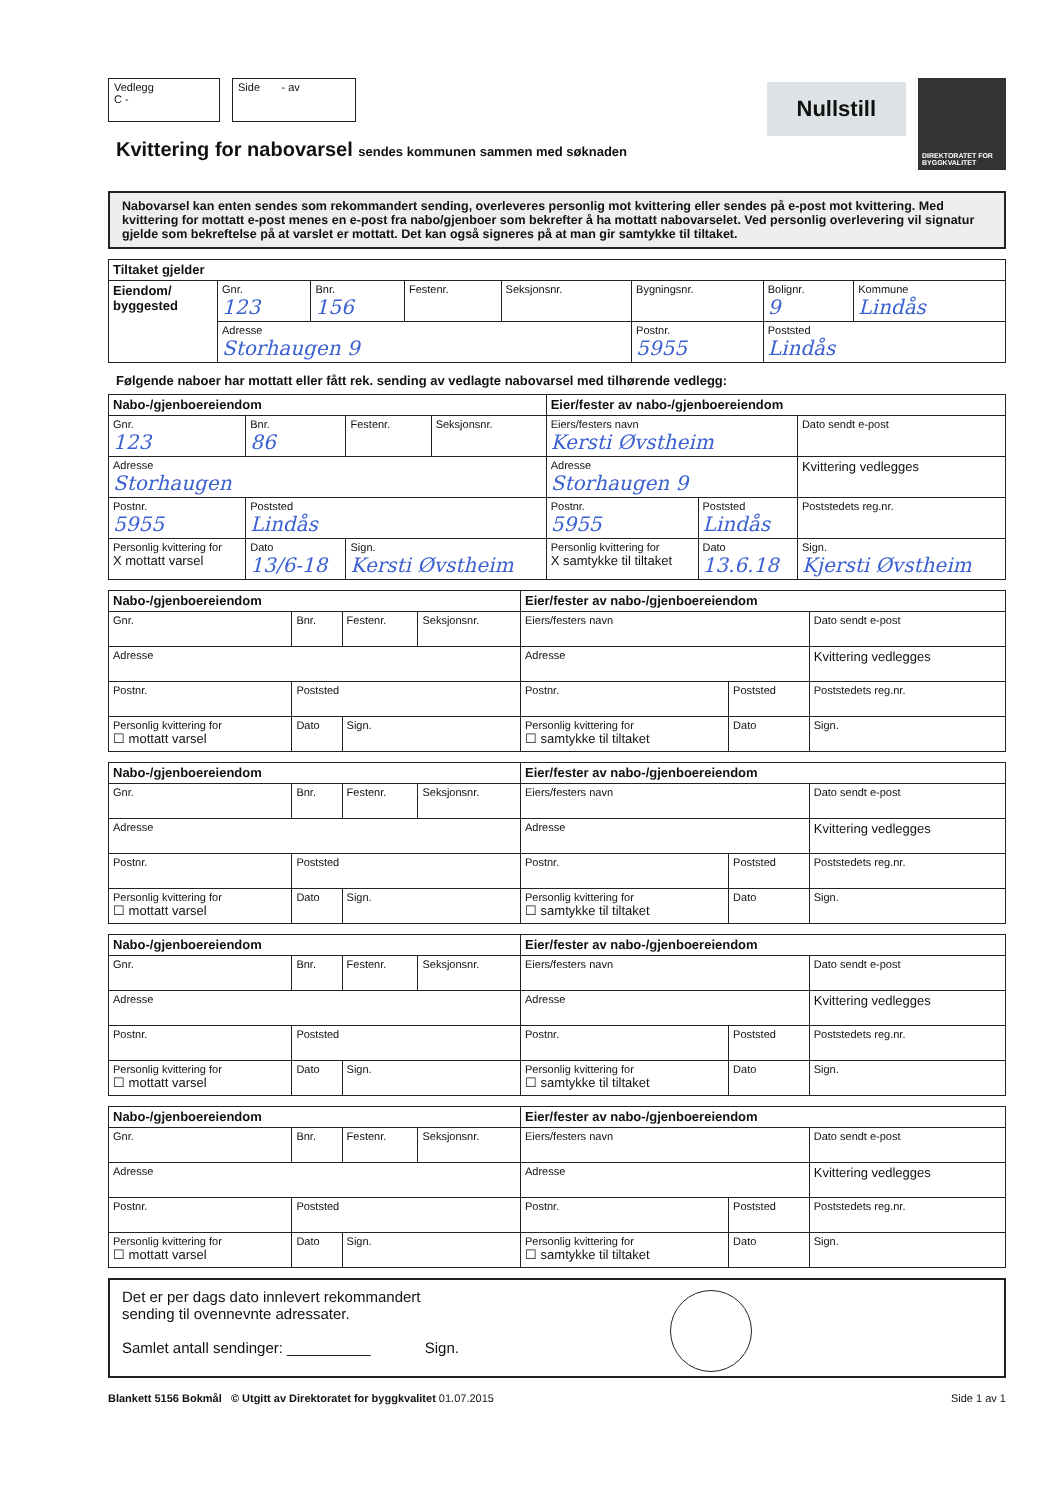Vedlegg
C -
Side - av
Nullstill
DIREKTORATET FOR BYGGKVALITET
Kvittering for nabovarsel sendes kommunen sammen med søknaden
Nabovarsel kan enten sendes som rekommandert sending, overleveres personlig mot kvittering eller sendes på e-post mot kvittering. Med kvittering for mottatt e-post menes en e-post fra nabo/gjenboer som bekrefter å ha mottatt nabovarselet. Ved personlig overlevering vil signatur gjelde som bekreftelse på at varslet er mottatt. Det kan også signeres på at man gir samtykke til tiltaket.
| Tiltaket gjelder | | | | | | | |
| --- | --- | --- | --- | --- | --- | --- | --- |
| Eiendom/ byggested | Gnr. 123 | Bnr. 156 | Festenr. | Seksjonsnr. | Bygningsnr. | Bolignr. 9 | Kommune Lindås |
| | Adresse Storhaugen 9 | | | | Postnr. 5955 | Poststed Lindås | |
Følgende naboer har mottatt eller fått rek. sending av vedlagte nabovarsel med tilhørende vedlegg:
| Nabo-/gjenboereiendom | | | | Eier/fester av nabo-/gjenboereiendom | | |
| --- | --- | --- | --- | --- | --- | --- |
| Gnr. 123 | Bnr. 86 | Festenr. | Seksjonsnr. | Eiers/festers navn Kersti Øvstheim | | Dato sendt e-post |
| Adresse Storhaugen | | | | Adresse Storhaugen 9 | | Kvittering vedlegges |
| Postnr. 5955 | Poststed Lindås | | | Postnr. 5955 | Poststed Lindås | Poststedets reg.nr. |
| Personlig kvittering for X mottatt varsel | Dato 13/6-18 | Sign. Kersti Øvstheim | | Personlig kvittering for X samtykke til tiltaket | Dato 13.6.18 | Sign. Kjersti Øvstheim |
| Nabo-/gjenboereiendom | | | | Eier/fester av nabo-/gjenboereiendom | | |
| --- | --- | --- | --- | --- | --- | --- |
| Gnr. | Bnr. | Festenr. | Seksjonsnr. | Eiers/festers navn | | Dato sendt e-post |
| Adresse | | | | Adresse | | Kvittering vedlegges |
| Postnr. | Poststed | | | Postnr. | Poststed | Poststedets reg.nr. |
| Personlig kvittering for ☐ mottatt varsel | Dato | Sign. | | Personlig kvittering for ☐ samtykke til tiltaket | Dato | Sign. |
| Nabo-/gjenboereiendom | | | | Eier/fester av nabo-/gjenboereiendom | | |
| --- | --- | --- | --- | --- | --- | --- |
| Gnr. | Bnr. | Festenr. | Seksjonsnr. | Eiers/festers navn | | Dato sendt e-post |
| Adresse | | | | Adresse | | Kvittering vedlegges |
| Postnr. | Poststed | | | Postnr. | Poststed | Poststedets reg.nr. |
| Personlig kvittering for ☐ mottatt varsel | Dato | Sign. | | Personlig kvittering for ☐ samtykke til tiltaket | Dato | Sign. |
| Nabo-/gjenboereiendom | | | | Eier/fester av nabo-/gjenboereiendom | | |
| --- | --- | --- | --- | --- | --- | --- |
| Gnr. | Bnr. | Festenr. | Seksjonsnr. | Eiers/festers navn | | Dato sendt e-post |
| Adresse | | | | Adresse | | Kvittering vedlegges |
| Postnr. | Poststed | | | Postnr. | Poststed | Poststedets reg.nr. |
| Personlig kvittering for ☐ mottatt varsel | Dato | Sign. | | Personlig kvittering for ☐ samtykke til tiltaket | Dato | Sign. |
| Nabo-/gjenboereiendom | | | | Eier/fester av nabo-/gjenboereiendom | | |
| --- | --- | --- | --- | --- | --- | --- |
| Gnr. | Bnr. | Festenr. | Seksjonsnr. | Eiers/festers navn | | Dato sendt e-post |
| Adresse | | | | Adresse | | Kvittering vedlegges |
| Postnr. | Poststed | | | Postnr. | Poststed | Poststedets reg.nr. |
| Personlig kvittering for ☐ mottatt varsel | Dato | Sign. | | Personlig kvittering for ☐ samtykke til tiltaket | Dato | Sign. |
Det er per dags dato innlevert rekommandert
sending til ovennevnte adressater.
Samlet antall sendinger: __________ Sign.
Blankett 5156 Bokmål © Utgitt av Direktoratet for byggkvalitet 01.07.2015 Side 1 av 1